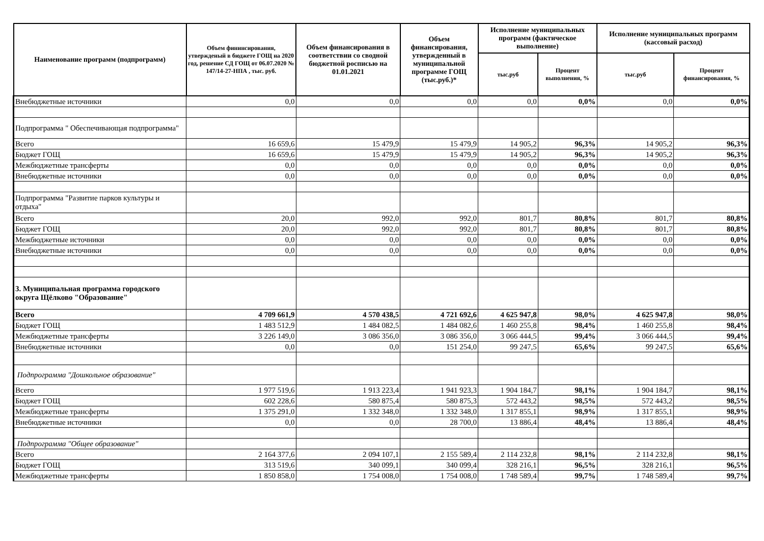| Наименование программ (подпрограмм) | Объем фининсирования, утвержденый в бюджете ГОЩ на 2020 год, решение СД ГОЩ от 06.07.2020 № 147/14-27-НПА , тыс. руб. | Объем финансирования в соответствии со сводной бюджетной росписью на 01.01.2021 | Объем финансирования, утвержденный в муниципальной программе ГОЩ (тыс.руб.)* | Исполнение муниципальных программ (фактическое выполнение) | | Исполнение муниципальных программ (кассовый расход) | |
| --- | --- | --- | --- | --- | --- | --- | --- |
| | | | | тыс.руб | Процент выполнения, % | тыс.руб | Процент финансирования, % |
| Внебюджетные источники | 0,0 | 0,0 | 0,0 | 0,0 | 0,0% | 0,0 | 0,0% |
| Подпрограмма " Обеспечивающая подпрограмма" | | | | | | | |
| Всего | 16 659,6 | 15 479,9 | 15 479,9 | 14 905,2 | 96,3% | 14 905,2 | 96,3% |
| Бюджет ГОЩ | 16 659,6 | 15 479,9 | 15 479,9 | 14 905,2 | 96,3% | 14 905,2 | 96,3% |
| Межбюджетные трансферты | 0,0 | 0,0 | 0,0 | 0,0 | 0,0% | 0,0 | 0,0% |
| Внебюджетные источники | 0,0 | 0,0 | 0,0 | 0,0 | 0,0% | 0,0 | 0,0% |
| Подпрограмма "Развитие парков культуры и отдыха" | | | | | | | |
| Всего | 20,0 | 992,0 | 992,0 | 801,7 | 80,8% | 801,7 | 80,8% |
| Бюджет ГОЩ | 20,0 | 992,0 | 992,0 | 801,7 | 80,8% | 801,7 | 80,8% |
| Межбюджетные источники | 0,0 | 0,0 | 0,0 | 0,0 | 0,0% | 0,0 | 0,0% |
| Внебюджетные источники | 0,0 | 0,0 | 0,0 | 0,0 | 0,0% | 0,0 | 0,0% |
| 3. Муниципальная программа городского округа Щёлково "Образование" | | | | | | | |
| Всего | 4 709 661,9 | 4 570 438,5 | 4 721 692,6 | 4 625 947,8 | 98,0% | 4 625 947,8 | 98,0% |
| Бюджет ГОЩ | 1 483 512,9 | 1 484 082,5 | 1 484 082,6 | 1 460 255,8 | 98,4% | 1 460 255,8 | 98,4% |
| Межбюджетные трансферты | 3 226 149,0 | 3 086 356,0 | 3 086 356,0 | 3 066 444,5 | 99,4% | 3 066 444,5 | 99,4% |
| Внебюджетные источники | 0,0 | 0,0 | 151 254,0 | 99 247,5 | 65,6% | 99 247,5 | 65,6% |
| Подпрограмма "Дошкольное образование" | | | | | | | |
| Всего | 1 977 519,6 | 1 913 223,4 | 1 941 923,3 | 1 904 184,7 | 98,1% | 1 904 184,7 | 98,1% |
| Бюджет ГОЩ | 602 228,6 | 580 875,4 | 580 875,3 | 572 443,2 | 98,5% | 572 443,2 | 98,5% |
| Межбюджетные трансферты | 1 375 291,0 | 1 332 348,0 | 1 332 348,0 | 1 317 855,1 | 98,9% | 1 317 855,1 | 98,9% |
| Внебюджетные источники | 0,0 | 0,0 | 28 700,0 | 13 886,4 | 48,4% | 13 886,4 | 48,4% |
| Подпрограмма "Общее образование" | | | | | | | |
| Всего | 2 164 377,6 | 2 094 107,1 | 2 155 589,4 | 2 114 232,8 | 98,1% | 2 114 232,8 | 98,1% |
| Бюджет ГОЩ | 313 519,6 | 340 099,1 | 340 099,4 | 328 216,1 | 96,5% | 328 216,1 | 96,5% |
| Межбюджетные трансферты | 1 850 858,0 | 1 754 008,0 | 1 754 008,0 | 1 748 589,4 | 99,7% | 1 748 589,4 | 99,7% |